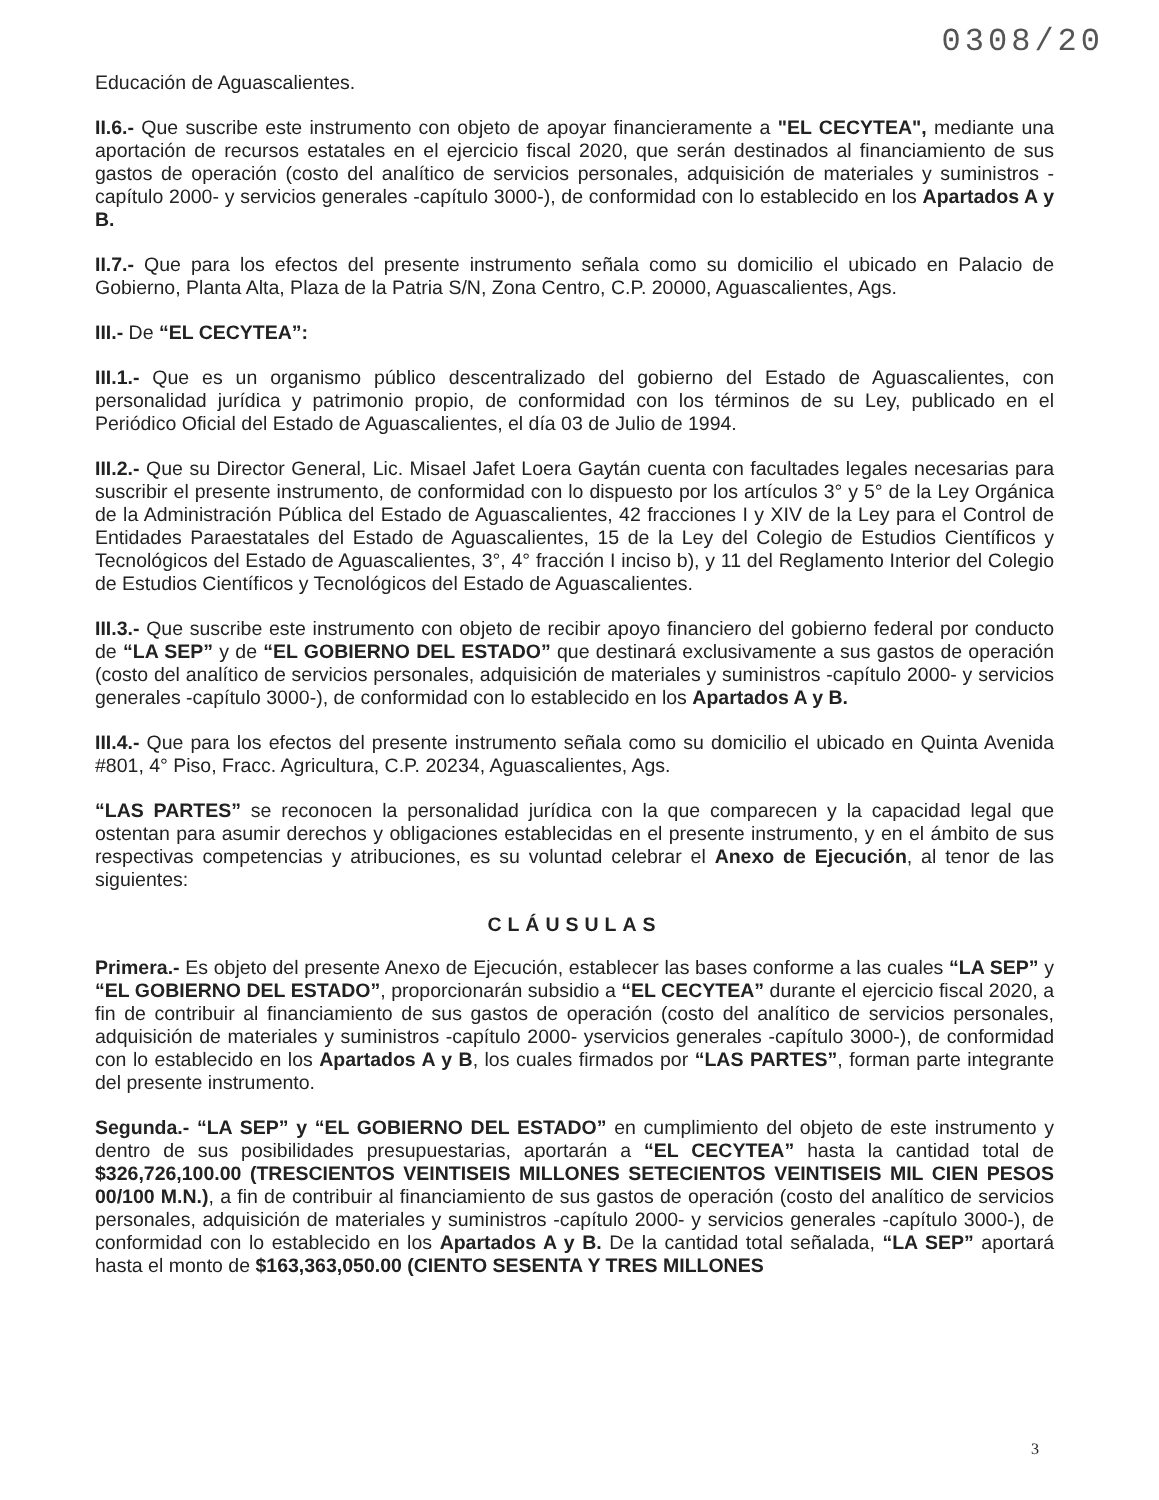0308/20
Educación de Aguascalientes.
II.6.- Que suscribe este instrumento con objeto de apoyar financieramente a "EL CECYTEA", mediante una aportación de recursos estatales en el ejercicio fiscal 2020, que serán destinados al financiamiento de sus gastos de operación (costo del analítico de servicios personales, adquisición de materiales y suministros -capítulo 2000- y servicios generales -capítulo 3000-), de conformidad con lo establecido en los Apartados A y B.
II.7.- Que para los efectos del presente instrumento señala como su domicilio el ubicado en Palacio de Gobierno, Planta Alta, Plaza de la Patria S/N, Zona Centro, C.P. 20000, Aguascalientes, Ags.
III.- De “EL CECYTEA”:
III.1.- Que es un organismo público descentralizado del gobierno del Estado de Aguascalientes, con personalidad jurídica y patrimonio propio, de conformidad con los términos de su Ley, publicado en el Periódico Oficial del Estado de Aguascalientes, el día 03 de Julio de 1994.
III.2.- Que su Director General, Lic. Misael Jafet Loera Gaytán cuenta con facultades legales necesarias para suscribir el presente instrumento, de conformidad con lo dispuesto por los artículos 3° y 5° de la Ley Orgánica de la Administración Pública del Estado de Aguascalientes, 42 fracciones I y XIV de la Ley para el Control de Entidades Paraestatales del Estado de Aguascalientes, 15 de la Ley del Colegio de Estudios Científicos y Tecnológicos del Estado de Aguascalientes, 3°, 4° fracción I inciso b), y 11 del Reglamento Interior del Colegio de Estudios Científicos y Tecnológicos del Estado de Aguascalientes.
III.3.- Que suscribe este instrumento con objeto de recibir apoyo financiero del gobierno federal por conducto de “LA SEP” y de “EL GOBIERNO DEL ESTADO” que destinará exclusivamente a sus gastos de operación (costo del analítico de servicios personales, adquisición de materiales y suministros -capítulo 2000- y servicios generales -capítulo 3000-), de conformidad con lo establecido en los Apartados A y B.
III.4.- Que para los efectos del presente instrumento señala como su domicilio el ubicado en Quinta Avenida #801, 4° Piso, Fracc. Agricultura, C.P. 20234, Aguascalientes, Ags.
“LAS PARTES” se reconocen la personalidad jurídica con la que comparecen y la capacidad legal que ostentan para asumir derechos y obligaciones establecidas en el presente instrumento, y en el ámbito de sus respectivas competencias y atribuciones, es su voluntad celebrar el Anexo de Ejecución, al tenor de las siguientes:
CLÁUSULAS
Primera.- Es objeto del presente Anexo de Ejecución, establecer las bases conforme a las cuales “LA SEP” y “EL GOBIERNO DEL ESTADO”, proporcionarán subsidio a “EL CECYTEA” durante el ejercicio fiscal 2020, a fin de contribuir al financiamiento de sus gastos de operación (costo del analítico de servicios personales, adquisición de materiales y suministros -capítulo 2000- yservicios generales -capítulo 3000-), de conformidad con lo establecido en los Apartados A y B, los cuales firmados por “LAS PARTES”, forman parte integrante del presente instrumento.
Segunda.- “LA SEP” y “EL GOBIERNO DEL ESTADO” en cumplimiento del objeto de este instrumento y dentro de sus posibilidades presupuestarias, aportarán a “EL CECYTEA” hasta la cantidad total de $326,726,100.00 (TRESCIENTOS VEINTISEIS MILLONES SETECIENTOS VEINTISEIS MIL CIEN PESOS 00/100 M.N.), a fin de contribuir al financiamiento de sus gastos de operación (costo del analítico de servicios personales, adquisición de materiales y suministros -capítulo 2000- y servicios generales -capítulo 3000-), de conformidad con lo establecido en los Apartados A y B. De la cantidad total señalada, “LA SEP” aportará hasta el monto de $163,363,050.00 (CIENTO SESENTA Y TRES MILLONES
3